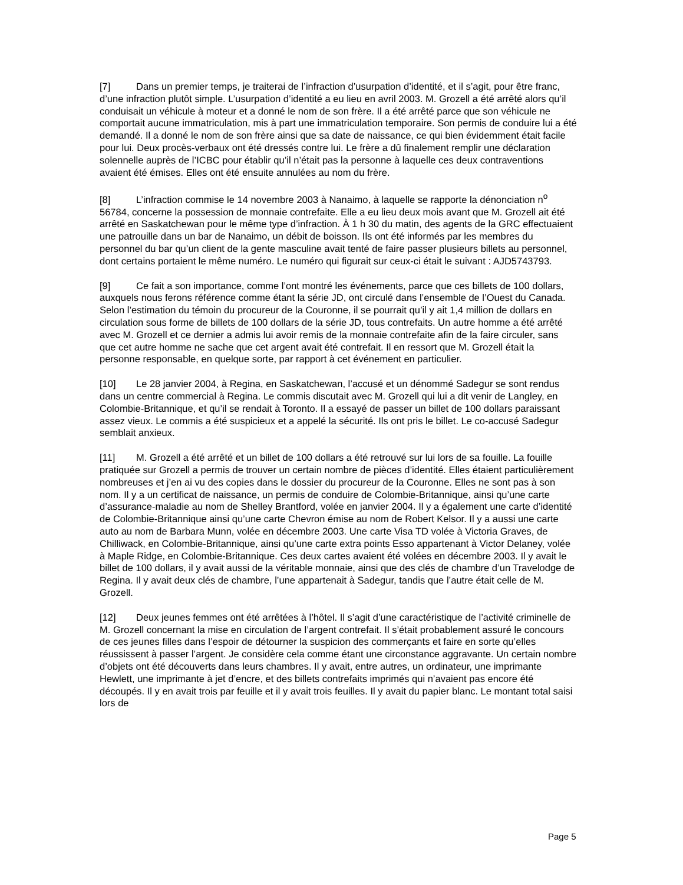[7] Dans un premier temps, je traiterai de l’infraction d’usurpation d’identité, et il s’agit, pour être franc, d’une infraction plutôt simple. L’usurpation d’identité a eu lieu en avril 2003. M. Grozell a été arrêté alors qu’il conduisait un véhicule à moteur et a donné le nom de son frère. Il a été arrêté parce que son véhicule ne comportait aucune immatriculation, mis à part une immatriculation temporaire. Son permis de conduire lui a été demandé. Il a donné le nom de son frère ainsi que sa date de naissance, ce qui bien évidemment était facile pour lui. Deux procès-verbaux ont été dressés contre lui. Le frère a dû finalement remplir une déclaration solennelle auprès de l’ICBC pour établir qu’il n’était pas la personne à laquelle ces deux contraventions avaient été émises. Elles ont été ensuite annulées au nom du frère.
[8] L’infraction commise le 14 novembre 2003 à Nanaimo, à laquelle se rapporte la dénonciation n<sup>o</sup> 56784, concerne la possession de monnaie contrefaite. Elle a eu lieu deux mois avant que M. Grozell ait été arrêté en Saskatchewan pour le même type d’infraction. À 1 h 30 du matin, des agents de la GRC effectuaient une patrouille dans un bar de Nanaimo, un débit de boisson. Ils ont été informés par les membres du personnel du bar qu’un client de la gente masculine avait tenté de faire passer plusieurs billets au personnel, dont certains portaient le même numéro. Le numéro qui figurait sur ceux-ci était le suivant : AJD5743793.
[9] Ce fait a son importance, comme l’ont montré les événements, parce que ces billets de 100 dollars, auxquels nous ferons référence comme étant la série JD, ont circulé dans l’ensemble de l’Ouest du Canada. Selon l’estimation du témoin du procureur de la Couronne, il se pourrait qu’il y ait 1,4 million de dollars en circulation sous forme de billets de 100 dollars de la série JD, tous contrefaits. Un autre homme a été arrêté avec M. Grozell et ce dernier a admis lui avoir remis de la monnaie contrefaite afin de la faire circuler, sans que cet autre homme ne sache que cet argent avait été contrefait. Il en ressort que M. Grozell était la personne responsable, en quelque sorte, par rapport à cet événement en particulier.
[10] Le 28 janvier 2004, à Regina, en Saskatchewan, l’accusé et un dénommé Sadegur se sont rendus dans un centre commercial à Regina. Le commis discutait avec M. Grozell qui lui a dit venir de Langley, en Colombie-Britannique, et qu’il se rendait à Toronto. Il a essayé de passer un billet de 100 dollars paraissant assez vieux. Le commis a été suspicieux et a appelé la sécurité. Ils ont pris le billet. Le co-accusé Sadegur semblait anxieux.
[11] M. Grozell a été arrêté et un billet de 100 dollars a été retrouvé sur lui lors de sa fouille. La fouille pratiquée sur Grozell a permis de trouver un certain nombre de pièces d’identité. Elles étaient particulièrement nombreuses et j’en ai vu des copies dans le dossier du procureur de la Couronne. Elles ne sont pas à son nom. Il y a un certificat de naissance, un permis de conduire de Colombie-Britannique, ainsi qu’une carte d’assurance-maladie au nom de Shelley Brantford, volée en janvier 2004. Il y a également une carte d’identité de Colombie-Britannique ainsi qu’une carte Chevron émise au nom de Robert Kelsor. Il y a aussi une carte auto au nom de Barbara Munn, volée en décembre 2003. Une carte Visa TD volée à Victoria Graves, de Chilliwack, en Colombie-Britannique, ainsi qu’une carte extra points Esso appartenant à Victor Delaney, volée à Maple Ridge, en Colombie-Britannique. Ces deux cartes avaient été volées en décembre 2003. Il y avait le billet de 100 dollars, il y avait aussi de la véritable monnaie, ainsi que des clés de chambre d’un Travelodge de Regina. Il y avait deux clés de chambre, l’une appartenait à Sadegur, tandis que l’autre était celle de M. Grozell.
[12] Deux jeunes femmes ont été arrêtées à l’hôtel. Il s’agit d’une caractéristique de l’activité criminelle de M. Grozell concernant la mise en circulation de l’argent contrefait. Il s’était probablement assuré le concours de ces jeunes filles dans l’espoir de détourner la suspicion des commerçants et faire en sorte qu’elles réussissent à passer l’argent. Je considère cela comme étant une circonstance aggravante. Un certain nombre d’objets ont été découverts dans leurs chambres. Il y avait, entre autres, un ordinateur, une imprimante Hewlett, une imprimante à jet d’encre, et des billets contrefaits imprimés qui n’avaient pas encore été découpés. Il y en avait trois par feuille et il y avait trois feuilles. Il y avait du papier blanc. Le montant total saisi lors de
Page 5